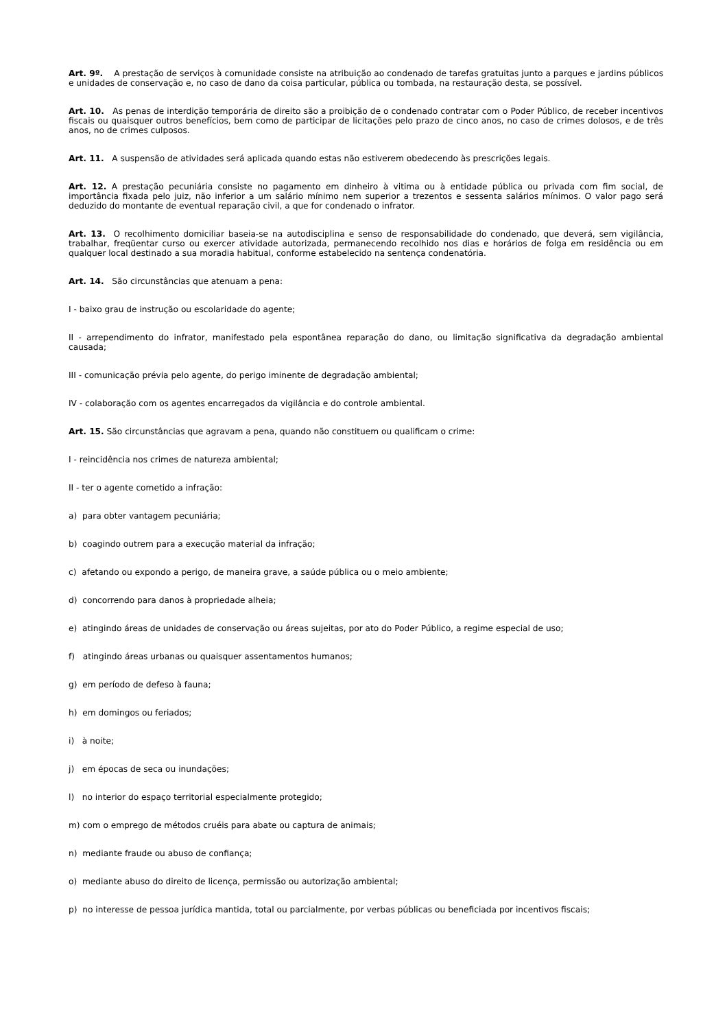Art. 9º. A prestação de serviços à comunidade consiste na atribuição ao condenado de tarefas gratuitas junto a parques e jardins públicos e unidades de conservação e, no caso de dano da coisa particular, pública ou tombada, na restauração desta, se possível.
Art. 10. As penas de interdição temporária de direito são a proibição de o condenado contratar com o Poder Público, de receber incentivos fiscais ou quaisquer outros benefícios, bem como de participar de licitações pelo prazo de cinco anos, no caso de crimes dolosos, e de três anos, no de crimes culposos.
Art. 11. A suspensão de atividades será aplicada quando estas não estiverem obedecendo às prescrições legais.
Art. 12. A prestação pecuniária consiste no pagamento em dinheiro à vitima ou à entidade pública ou privada com fim social, de importância fixada pelo juiz, não inferior a um salário mínimo nem superior a trezentos e sessenta salários mínimos. O valor pago será deduzido do montante de eventual reparação civil, a que for condenado o infrator.
Art. 13. O recolhimento domiciliar baseia-se na autodisciplina e senso de responsabilidade do condenado, que deverá, sem vigilância, trabalhar, freqüentar curso ou exercer atividade autorizada, permanecendo recolhido nos dias e horários de folga em residência ou em qualquer local destinado a sua moradia habitual, conforme estabelecido na sentença condenatória.
Art. 14. São circunstâncias que atenuam a pena:
I - baixo grau de instrução ou escolaridade do agente;
II - arrependimento do infrator, manifestado pela espontânea reparação do dano, ou limitação significativa da degradação ambiental causada;
III - comunicação prévia pelo agente, do perigo iminente de degradação ambiental;
IV - colaboração com os agentes encarregados da vigilância e do controle ambiental.
Art. 15. São circunstâncias que agravam a pena, quando não constituem ou qualificam o crime:
I - reincidência nos crimes de natureza ambiental;
II - ter o agente cometido a infração:
a) para obter vantagem pecuniária;
b) coagindo outrem para a execução material da infração;
c) afetando ou expondo a perigo, de maneira grave, a saúde pública ou o meio ambiente;
d) concorrendo para danos à propriedade alheia;
e) atingindo áreas de unidades de conservação ou áreas sujeitas, por ato do Poder Público, a regime especial de uso;
f) atingindo áreas urbanas ou quaisquer assentamentos humanos;
g) em período de defeso à fauna;
h) em domingos ou feriados;
i) à noite;
j) em épocas de seca ou inundações;
l) no interior do espaço territorial especialmente protegido;
m) com o emprego de métodos cruéis para abate ou captura de animais;
n) mediante fraude ou abuso de confiança;
o) mediante abuso do direito de licença, permissão ou autorização ambiental;
p) no interesse de pessoa jurídica mantida, total ou parcialmente, por verbas públicas ou beneficiada por incentivos fiscais;